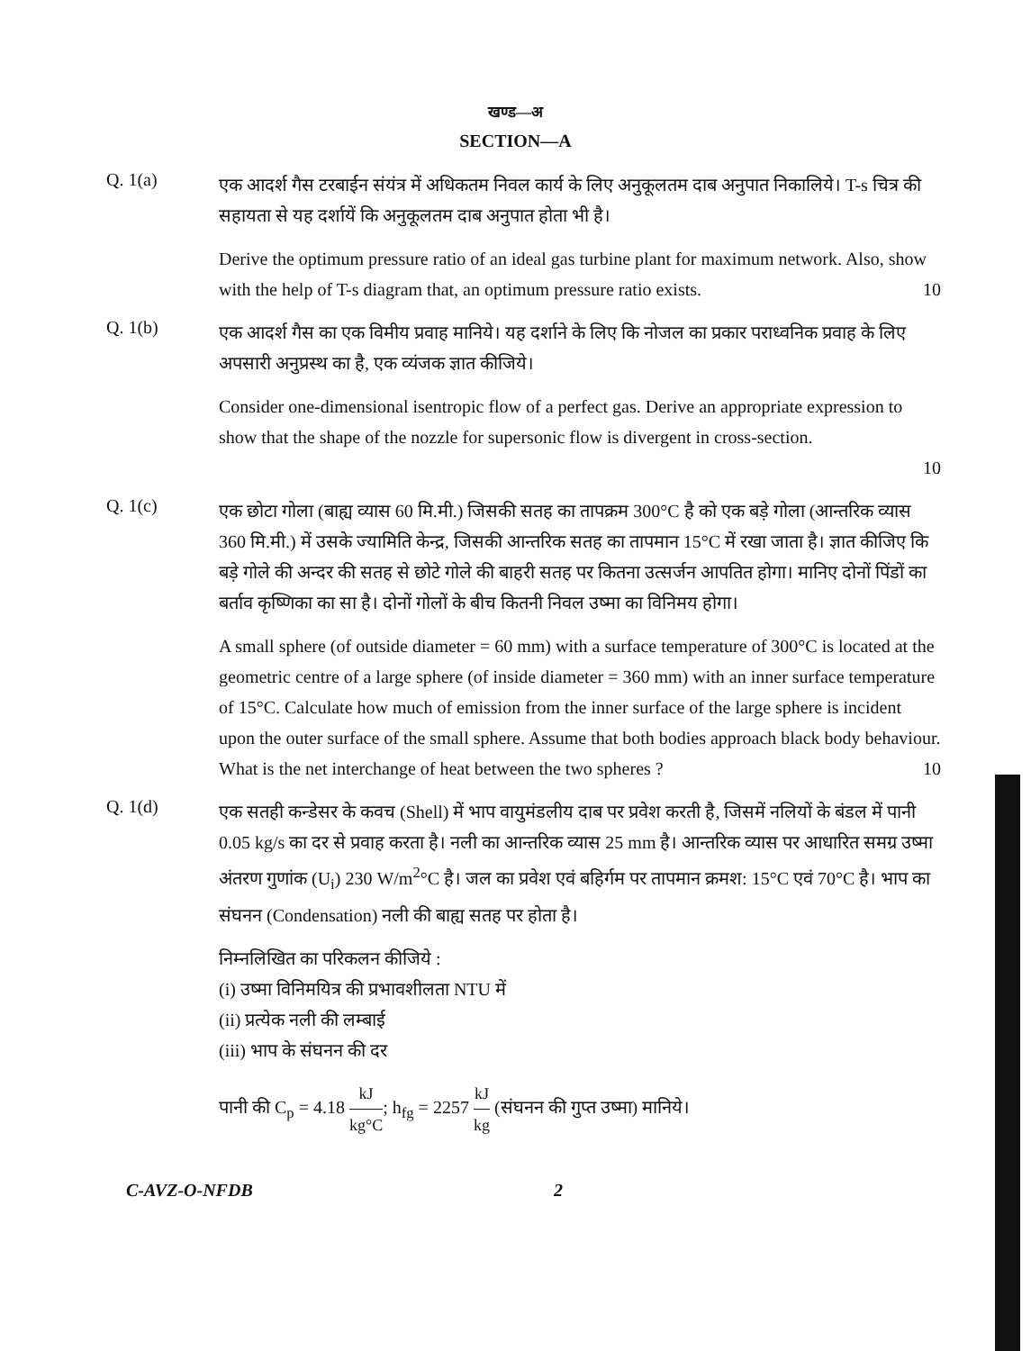खण्ड—अ
SECTION—A
Q. 1(a)
एक आदर्श गैस टरबाईन संयंत्र में अधिकतम निवल कार्य के लिए अनुकूलतम दाब अनुपात निकालिये। T-s चित्र की सहायता से यह दर्शायें कि अनुकूलतम दाब अनुपात होता भी है।
Derive the optimum pressure ratio of an ideal gas turbine plant for maximum network. Also, show with the help of T-s diagram that, an optimum pressure ratio exists. 10
Q. 1(b)
एक आदर्श गैस का एक विमीय प्रवाह मानिये। यह दर्शाने के लिए कि नोजल का प्रकार पराध्वनिक प्रवाह के लिए अपसारी अनुप्रस्थ का है, एक व्यंजक ज्ञात कीजिये।
Consider one-dimensional isentropic flow of a perfect gas. Derive an appropriate expression to show that the shape of the nozzle for supersonic flow is divergent in cross-section.
10
Q. 1(c)
एक छोटा गोला (बाह्य व्यास 60 मि.मी.) जिसकी सतह का तापक्रम 300°C है को एक बड़े गोला (आन्तरिक व्यास 360 मि.मी.) में उसके ज्यामिति केन्द्र, जिसकी आन्तरिक सतह का तापमान 15°C में रखा जाता है। ज्ञात कीजिए कि बड़े गोले की अन्दर की सतह से छोटे गोले की बाहरी सतह पर कितना उत्सर्जन आपतित होगा। मानिए दोनों पिंडों का बर्ताव कृष्णिका का सा है। दोनों गोलों के बीच कितनी निवल उष्मा का विनिमय होगा।
A small sphere (of outside diameter = 60 mm) with a surface temperature of 300°C is located at the geometric centre of a large sphere (of inside diameter = 360 mm) with an inner surface temperature of 15°C. Calculate how much of emission from the inner surface of the large sphere is incident upon the outer surface of the small sphere. Assume that both bodies approach black body behaviour. What is the net interchange of heat between the two spheres ? 10
Q. 1(d)
एक सतही कन्डेसर के कवच (Shell) में भाप वायुमंडलीय दाब पर प्रवेश करती है, जिसमें नलियों के बंडल में पानी 0.05 kg/s का दर से प्रवाह करता है। नली का आन्तरिक व्यास 25 mm है। आन्तरिक व्यास पर आधारित समग्र उष्मा अंतरण गुणांक (U<sub>i</sub>) 230 W/m<sup>2</sup>°C है। जल का प्रवेश एवं बहिर्गम पर तापमान क्रमश: 15°C एवं 70°C है। भाप का संघनन (Condensation) नली की बाह्य सतह पर होता है।
निम्नलिखित का परिकलन कीजिये :
(i) उष्मा विनिमयित्र की प्रभावशीलता NTU में
(ii) प्रत्येक नली की लम्बाई
(iii) भाप के संघनन की दर
पानी की C<sub>p</sub> = 4.18 kJ kg°C; h<sub>fg</sub> = 2257 kJ kg (संघनन की गुप्त उष्मा) मानिये।
C-AVZ-O-NFDB 2